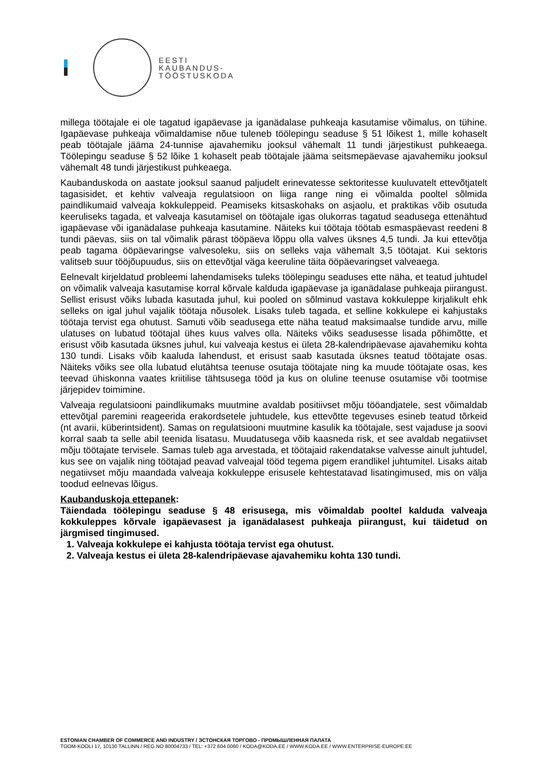EESTI
KAUBANDUS-
TÖÖSTUSKODA
millega töötajale ei ole tagatud igapäevase ja iganädalase puhkeaja kasutamise võimalus, on tühine. Igapäevase puhkeaja võimaldamise nõue tuleneb töölepingu seaduse § 51 lõikest 1, mille kohaselt peab töötajale jääma 24-tunnise ajavahemiku jooksul vähemalt 11 tundi järjestikust puhkeaega. Töölepingu seaduse § 52 lõike 1 kohaselt peab töötajale jääma seitsmepäevase ajavahemiku jooksul vähemalt 48 tundi järjestikust puhkeaega.
Kaubanduskoda on aastate jooksul saanud paljudelt erinevatesse sektoritesse kuuluvatelt ettevõtjatelt tagasisidet, et kehtiv valveaja regulatsioon on liiga range ning ei võimalda pooltel sõlmida paindlikumaid valveaja kokkuleppeid. Peamiseks kitsaskohaks on asjaolu, et praktikas võib osutuda keeruliseks tagada, et valveaja kasutamisel on töötajale igas olukorras tagatud seadusega ettenähtud igapäevase või iganädalase puhkeaja kasutamine. Näiteks kui töötaja töötab esmaspäevast reedeni 8 tundi päevas, siis on tal võimalik pärast tööpäeva lõppu olla valves üksnes 4,5 tundi. Ja kui ettevõtja peab tagama ööpäevaringse valvesoleku, siis on selleks vaja vähemalt 3,5 töötajat. Kui sektoris valitseb suur tööjõupuudus, siis on ettevõtjal väga keeruline täita ööpäevaringset valveaega.
Eelnevalt kirjeldatud probleemi lahendamiseks tuleks töölepingu seaduses ette näha, et teatud juhtudel on võimalik valveaja kasutamise korral kõrvale kalduda igapäevase ja iganädalase puhkeaja piirangust. Sellist erisust võiks lubada kasutada juhul, kui pooled on sõlminud vastava kokkuleppe kirjalikult ehk selleks on igal juhul vajalik töötaja nõusolek. Lisaks tuleb tagada, et selline kokkulepe ei kahjustaks töötaja tervist ega ohutust. Samuti võib seadusega ette näha teatud maksimaalse tundide arvu, mille ulatuses on lubatud töötajal ühes kuus valves olla. Näiteks võiks seadusesse lisada põhimõtte, et erisust võib kasutada üksnes juhul, kui valveaja kestus ei ületa 28-kalendripäevase ajavahemiku kohta 130 tundi. Lisaks võib kaaluda lahendust, et erisust saab kasutada üksnes teatud töötajate osas. Näiteks võiks see olla lubatud elutähtsa teenuse osutaja töötajate ning ka muude töötajate osas, kes teevad ühiskonna vaates kriitilise tähtsusega tööd ja kus on oluline teenuse osutamise või tootmise järjepidev toimimine.
Valveaja regulatsiooni paindlikumaks muutmine avaldab positiivset mõju tööandjatele, sest võimaldab ettevõtjal paremini reageerida erakordsetele juhtudele, kus ettevõtte tegevuses esineb teatud tõrkeid (nt avarii, küberintsident). Samas on regulatsiooni muutmine kasulik ka töötajale, sest vajaduse ja soovi korral saab ta selle abil teenida lisatasu. Muudatusega võib kaasneda risk, et see avaldab negatiivset mõju töötajate tervisele. Samas tuleb aga arvestada, et töötajaid rakendatakse valvesse ainult juhtudel, kus see on vajalik ning töötajad peavad valveajal tööd tegema pigem erandlikel juhtumitel. Lisaks aitab negatiivset mõju maandada valveaja kokkuleppe erisusele kehtestatavad lisatingimused, mis on välja toodud eelnevas lõigus.
Kaubanduskoja ettepanek:
Täiendada töölepingu seaduse § 48 erisusega, mis võimaldab pooltel kalduda valveaja kokkuleppes kõrvale igapäevasest ja iganädalasest puhkeaja piirangust, kui täidetud on järgmised tingimused.
1. Valveaja kokkulepe ei kahjusta töötaja tervist ega ohutust.
2. Valveaja kestus ei ületa 28-kalendripäevase ajavahemiku kohta 130 tundi.
ESTONIAN CHAMBER OF COMMERCE AND INDUSTRY / ЭСТОНСКАЯ ТОРГОВО - ПРОМЫШЛЕННАЯ ПАЛАТА
TOOM-KOOLI 17, 10130 TALLINN / REG NO 80004733 / TEL: +372 604 0060 / KODA@KODA.EE / WWW.KODA.EE / WWW.ENTERPRISE-EUROPE.EE